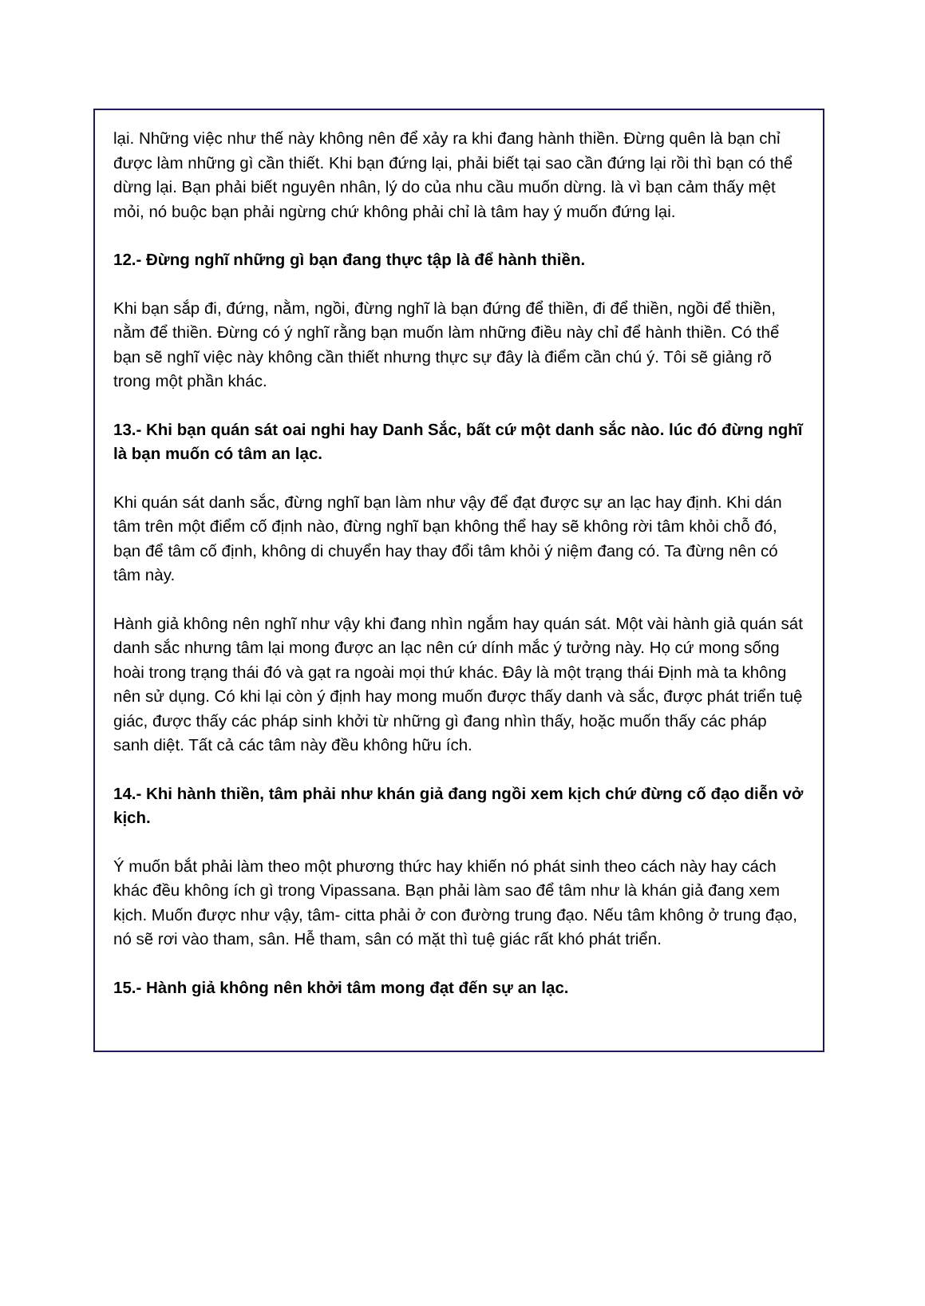lại. Những việc như thế này không nên để xảy ra khi đang hành thiền. Đừng quên là bạn chỉ được làm những gì cần thiết. Khi bạn đứng lại, phải biết tại sao cần đứng lại rồi thì bạn có thể dừng lại. Bạn phải biết nguyên nhân, lý do của nhu cầu muốn dừng. là vì bạn cảm thấy mệt mỏi, nó buộc bạn phải ngừng chứ không phải chỉ là tâm hay ý muốn đứng lại.
12.- Đừng nghĩ những gì bạn đang thực tập là để hành thiền.
Khi bạn sắp đi, đứng, nằm, ngồi, đừng nghĩ là bạn đứng để thiền, đi để thiền, ngồi để thiền, nằm để thiền. Đừng có ý nghĩ rằng bạn muốn làm những điều này chỉ để hành thiền. Có thể bạn sẽ nghĩ việc này không cần thiết nhưng thực sự đây là điểm cần chú ý. Tôi sẽ giảng rõ trong một phần khác.
13.- Khi bạn quán sát oai nghi hay Danh Sắc, bất cứ một danh sắc nào. lúc đó đừng nghĩ là bạn muốn có tâm an lạc.
Khi quán sát danh sắc, đừng nghĩ bạn làm như vậy để đạt được sự an lạc hay định. Khi dán tâm trên một điểm cố định nào, đừng nghĩ bạn không thể hay sẽ không rời tâm khỏi chỗ đó, bạn để tâm cố định, không di chuyển hay thay đổi tâm khỏi ý niệm đang có. Ta đừng nên có tâm này.
Hành giả không nên nghĩ như vậy khi đang nhìn ngắm hay quán sát. Một vài hành giả quán sát danh sắc nhưng tâm lại mong được an lạc nên cứ dính mắc ý tưởng này. Họ cứ mong sống hoài trong trạng thái đó và gạt ra ngoài mọi thứ khác. Đây là một trạng thái Định mà ta không nên sử dụng. Có khi lại còn ý định hay mong muốn được thấy danh và sắc, được phát triển tuệ giác, được thấy các pháp sinh khởi từ những gì đang nhìn thấy, hoặc muốn thấy các pháp sanh diệt. Tất cả các tâm này đều không hữu ích.
14.- Khi hành thiền, tâm phải như khán giả đang ngồi xem kịch chứ đừng cố đạo diễn vở kịch.
Ý muốn bắt phải làm theo một phương thức hay khiến nó phát sinh theo cách này hay cách khác đều không ích gì trong Vipassana. Bạn phải làm sao để tâm như là khán giả đang xem kịch. Muốn được như vậy, tâm- citta phải ở con đường trung đạo. Nếu tâm không ở trung đạo, nó sẽ rơi vào tham, sân. Hễ tham, sân có mặt thì tuệ giác rất khó phát triển.
15.- Hành giả không nên khởi tâm mong đạt đến sự an lạc.